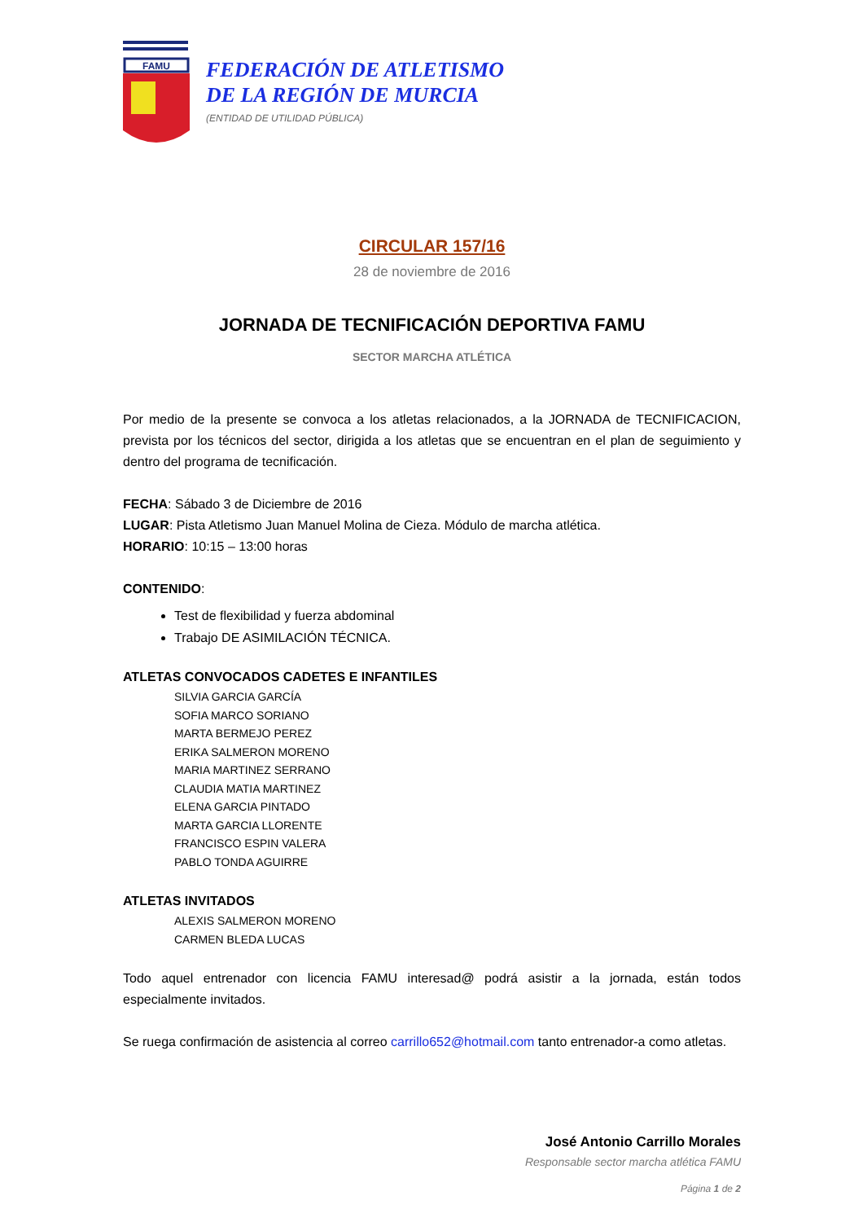FAMU
FEDERACIÓN DE ATLETISMO
DE LA REGIÓN DE MURCIA
(ENTIDAD DE UTILIDAD PÚBLICA)
CIRCULAR 157/16
28 de noviembre de 2016
JORNADA DE TECNIFICACIÓN DEPORTIVA FAMU
SECTOR MARCHA ATLÉTICA
Por medio de la presente se convoca a los atletas relacionados, a la JORNADA de TECNIFICACION, prevista por los técnicos del sector, dirigida a los atletas que se encuentran en el plan de seguimiento y dentro del programa de tecnificación.
FECHA: Sábado 3 de Diciembre de 2016
LUGAR: Pista Atletismo Juan Manuel Molina de Cieza. Módulo de marcha atlética.
HORARIO: 10:15 – 13:00 horas
CONTENIDO:
Test de flexibilidad y fuerza abdominal
Trabajo DE ASIMILACIÓN TÉCNICA.
ATLETAS CONVOCADOS CADETES E INFANTILES
SILVIA GARCIA GARCÍA
SOFIA MARCO SORIANO
MARTA BERMEJO PEREZ
ERIKA SALMERON MORENO
MARIA MARTINEZ SERRANO
CLAUDIA MATIA MARTINEZ
ELENA GARCIA PINTADO
MARTA GARCIA LLORENTE
FRANCISCO ESPIN VALERA
PABLO TONDA AGUIRRE
ATLETAS INVITADOS
ALEXIS SALMERON MORENO
CARMEN BLEDA LUCAS
Todo aquel entrenador con licencia FAMU interesad@ podrá asistir a la jornada, están todos especialmente invitados.
Se ruega confirmación de asistencia al correo carrillo652@hotmail.com tanto entrenador-a como atletas.
José Antonio Carrillo Morales
Responsable sector marcha atlética FAMU
Página 1 de 2